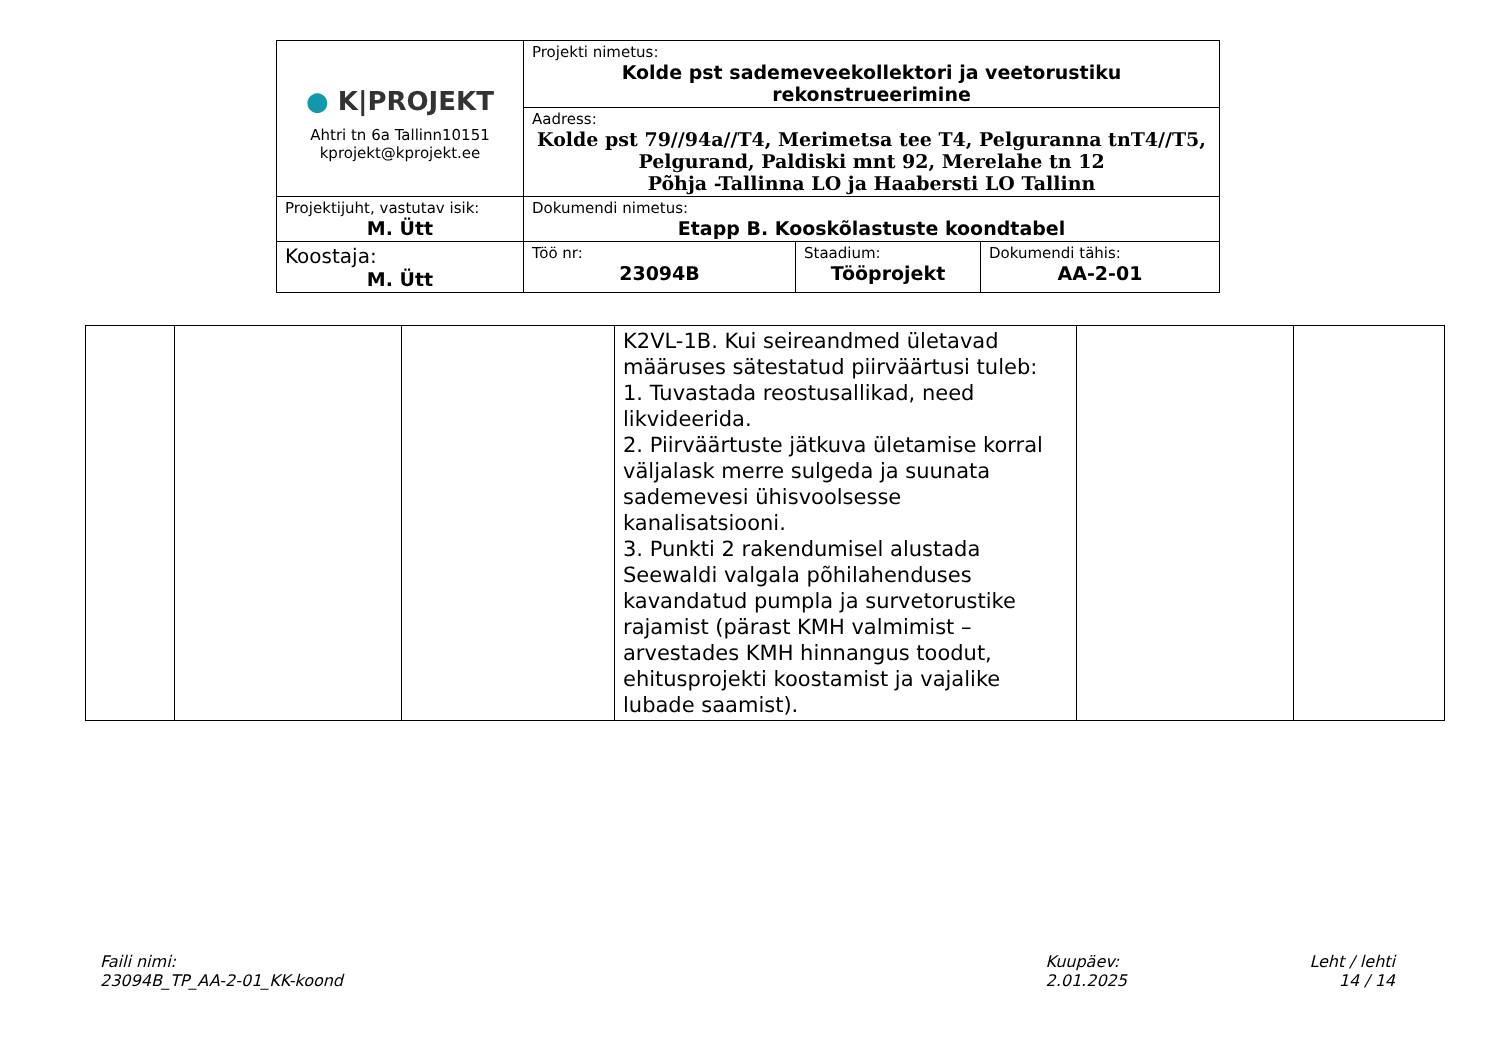| ● K/PROJEKT Ahtri tn 6a Tallinn10151 kprojekt@kprojekt.ee | Projekti nimetus: Kolde pst sademeveekollektori ja veetorustiku rekonstrueerimine | | |
| | Aadress: Kolde pst 79//94a//T4, Merimetsa tee T4, Pelguranna tnT4//T5, Pelgurand, Paldiski mnt 92, Merelahe tn 12 Põhja -Tallinna LO ja Haabersti LO Tallinn | | |
| Projektijuht, vastutav isik: M. Ütt | Dokumendi nimetus: Etapp B. Kooskõlastuste koondtabel | | |
| Koostaja: M. Ütt | Töö nr: 23094B | Staadium: Tööprojekt | Dokumendi tähis: AA-2-01 |
| | | | K2VL-1B. Kui seireandmed ületavad määruses sätestatud piirväärtusi tuleb: 1. Tuvastada reostusallikad, need likvideerida. 2. Piirväärtuste jätkuva ületamise korral väljalask merre sulgeda ja suunata sademevesi ühisvoolsesse kanalisatsiooni. 3. Punkti 2 rakendumisel alustada Seewaldi valgala põhilahenduses kavandatud pumpla ja survetorustike rajamist (pärast KMH valmimist – arvestades KMH hinnangus toodut, ehitusprojekti koostamist ja vajalike lubade saamist). | | |
Faili nimi:
23094B_TP_AA-2-01_KK-koond
Kuupäev:
2.01.2025
Leht / lehti
14 / 14